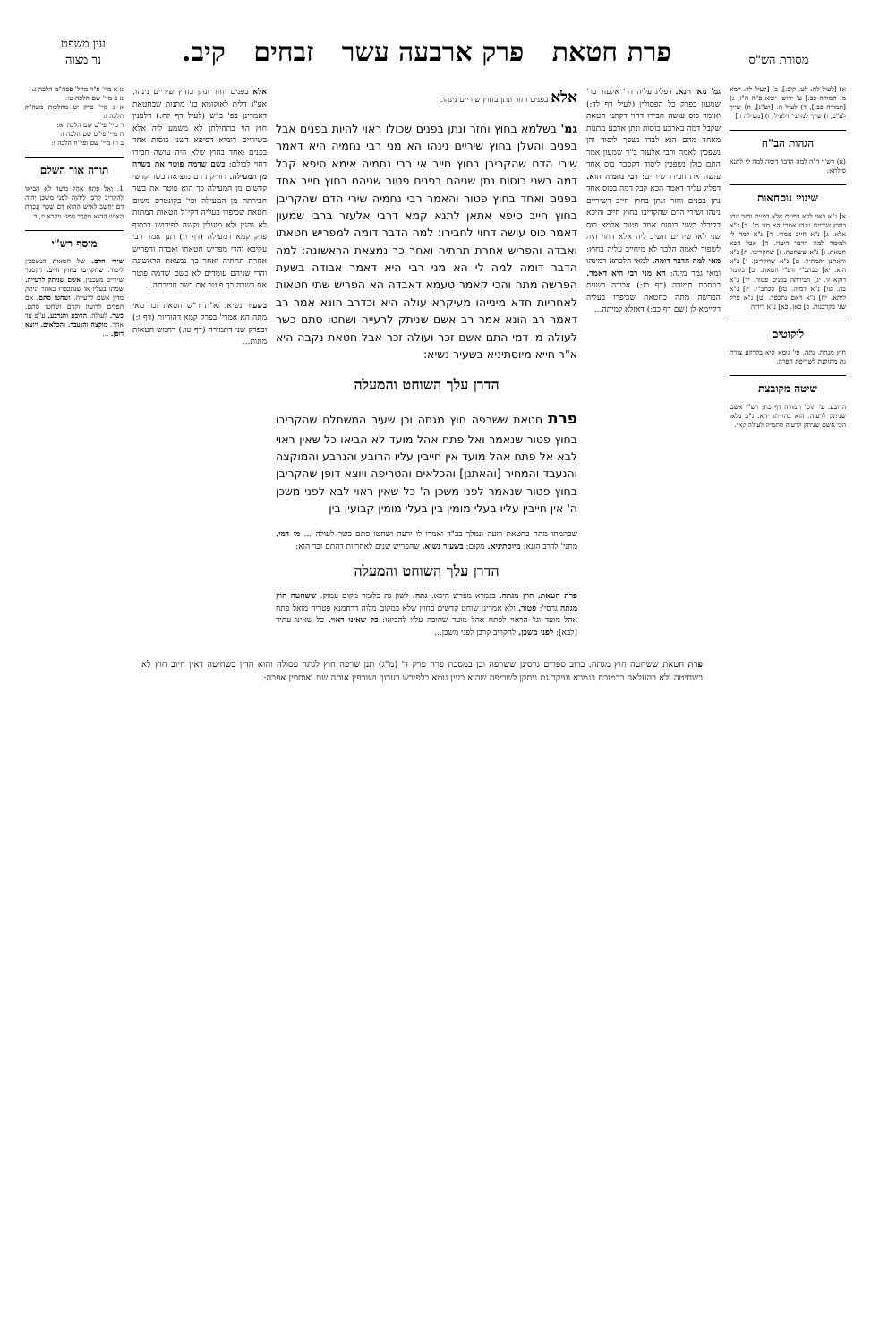מסורת הש"ס
פרת חטאת פרק ארבעה עשר זבחים קיב.
עין משפט
נר מצוה
א) [לעיל לח: לט. קיב:], ב) [לעיל לד: יומא מ: תמורה כב:] ע' ירוש' יומא פ"ה ה"ז, ג) [תמורה כב:], ד) לעיל ה: [וש"נ], ה) שייך לע"ב, ו) שייך למתני' דלעיל, ז) [מעילה ז.]
הגהות הב"ח
(א) רש"י ד"ה למה הדבר דומה למה לי לתנא סילתא:
שינויי נוסחאות
א] נ"א ראוי לבא בפנים אלא בפנים וחזר ונתן בחוץ שיריים נינהו אמרי הא מני כו'. ב] נ"א אלא. ג] נ"א חייב אמרי. ד] נ"א למה לי למימר למה הדבר דומה. ה] אבל הכא חטאת. ו] נ"א ששחטה. ז] שהקריבו. ח] נ"א והאתנן והמחיר. ט] נ"א שהקריבן. י] נ"א הוא. יא] ככתב"י ודפ"י חטאת. יב] כלומר דוקא זו. יג] חבירתה בפנים פטור. יד] נ"א בה. טו] נ"א דמיה. טז] ככתב"י. יז] נ"א ליתא. יח] נ"א דאם נתכפר. יט] נ"א פרק שני בקרבנות. כ] כאן. כא] נ"א דידיה
ליקוטים
חוץ מגתה. גתה, פי' גומא היא בקרקע צורת גת מתוקנת לשריפת הפרה.
שיטה מקובצת
הרובע. ע' תוס' תמורה דף כח: רש"י אשם שניתק לרעיה. הוא בהוייתו יהא. נ"ב בלאו הכי אשם שניתק לרעיה סתמיה לעולה קאי.
גמ' מאן תנא. דפליג עליה דר' אלעזר בר' שמעון בפרק כל הפסולין (לעיל דף לד:) ואומר כוס עושה חבירו דחוי דקתני חטאת שקבל דמה בארבע כוסות ונתן ארבע מתנות מאחד מהם הוא לבדו נשפך ליסוד והן נשפכין לאמה ורבי אלעזר ב"ר שמעון אמר התם כולן נשפכין ליסוד דקסבר כוס אחד עושה את חבירו שיריים: רבי נחמיה הוא. דפליג עליה דאמר הכא קבל דמה בכוס אחד נתן בפנים וחזר ונתן בחוץ חייב דשיריים נינהו ושירי הדם שהקריבו בחוץ חייב והיכא דקיבלו בשני כוסות אמר פטור אלמא כוס שני לאו שיריים חשיב ליה אלא דחוי היה לשפוך לאמה הלכך לא מיחייב עליה בחוץ: מאי למה הדבר דומה. למאי הלכתא דמינהו ומאי גמר מינה: הא מני רבי היא דאמר. במסכת תמורה (דף כג:) אבודה בשעת הפרשה מתה כחטאת שכיפרו בעליה דקיימא לן (שם דף כב:) דאזלא למיתה...
אלא בפנים וחזר ונתן בחוץ שיריים נינהו.
גמ' בשלמא בחוץ וחזר ונתן בפנים שכולו ראוי להיות בפנים אבל בפנים והעלן בחוץ שיריים נינהו הא מני רבי נחמיה היא דאמר שירי הדם שהקריבן בחוץ חייב אי רבי נחמיה אימא סיפא קבל דמה בשני כוסות נתן שניהם בפנים פטור שניהם בחוץ חייב אחד בפנים ואחד בחוץ פטור והאמר רבי נחמיה שירי הדם שהקריבן בחוץ חייב סיפא אתאן לתנא קמא דרבי אלעזר ברבי שמעון דאמר כוס עושה דחוי לחבירו: למה הדבר דומה למפריש חטאתו ואבדה והפריש אחרת תחתיה ואחר כך נמצאת הראשונה: למה הדבר דומה למה לי הא מני רבי היא דאמר אבודה בשעת הפרשה מתה והכי קאמר טעמא דאבדה הא הפריש שתי חטאות לאחריות חדא מינייהו מעיקרא עולה היא וכדרב הונא אמר רב דאמר רב הונא אמר רב אשם שניתק לרעייה ושחטו סתם כשר לעולה מי דמי התם אשם זכר ועולה זכר אבל חטאת נקבה היא א"ר חייא מיוסתיניא בשעיר נשיא:
הדרן עלך השוחט והמעלה
פרת חטאת ששרפה חוץ מגתה וכן שעיר המשתלח שהקריבו בחוץ פטור שנאמר ואל פתח אהל מועד לא הביאו כל שאין ראוי לבא אל פתח אהל מועד אין חייבין עליו הרובע והנרבע והמוקצה והנעבד והמחיר [והאתנן] והכלאים והטריפה ויוצא דופן שהקריבן בחוץ פטור שנאמר לפני משכן ה' כל שאין ראוי לבא לפני משכן ה' אין חייבין עליו בעלי מומין בין בעלי מומין קבועין בין
שבהמתו מתה בחטאת רועה ונמלך בב"ד ואמרו לו ירעה ושחטו סתם כשר לעולה ... מי דמי. מתני' לדרב הונא: מיוסתיניא. מקום: בשעיר נשיא. שהפריש שנים לאחריות דהתם זכר הוא:
הדרן עלך השוחט והמעלה
פרת חטאת. חוץ מגתה. בגמרא מפרש היכא: גתה. לשון גת כלומר מקום עמוק: ששחטה חוץ מגתה גרסי': פטור. ולא אמרינן שוחט קדשים בחוץ שלא במקום מלוה דרחמנא פטריה מואל פתח אהל מועד וגו' הראוי לפתח אהל מועד שחובה עליו להביאו: כל שאינו ראוי. כל שאינו עתיד [לבא]: לפני משכן. להקריב קרבן לפני משכן...
אלא בפנים וחזר ונתן בחוץ שיריים נינהו. אע"ג דלית לאוקומא בג' מתנות שבחטאת דאמרינן בפ' ב"ש (לעיל דף לח:) דלענין חוץ הוי כתחילתן לא משמע ליה אלא בשיריים דומיא דסיפא דשני כוסות אחד בפנים ואחד בחוץ שלא היה עושה חבירו דחוי לכולם: כשם שדמה פוטר את בשרה מן המעילה. דזריקת דם מוציאה בשר קדשי קדשים מן המעילה כך הוא פוטר את בשר חבירתה מן המעילה ופי' בקונטרס משום חטאת שכיפרו בעליה דקי"ל חטאות המתות לא נהנין ולא מועלין וקשה לפירושו דבסוף פרק קמא דמעילה (דף ו:) תנן אמר רבי עקיבא והרי מפריש חטאתו ואבדה והפריש אחרת תחתיה ואחר כך נמצאת הראשונה והרי שניהם עומדים לא כשם שדמה פוטר את בשרה כך פוטר את בשר חבירתה...
בשעיר נשיא. וא"ת ר"ש חטאת זכר מאי מתה הא אמרי' בפרק קמא דהוריות (דף ו:) ובפרק שני דתמורה (דף טו:) דחמש חטאות מתות...
נו א מיי' פ"ד מהל' פסה"מ הלכה ג:
נז ב מיי' שם הלכה טו:
א ג מיי' פרק יט מהלכות מעה"ק הלכה ז:
ד מיי' פי"ט שם הלכה יא:
ה מיי' פי"ט שם הלכה ז:
ב ו ז מיי' שם ופי"ח הלכה ו:
תורה אור השלם
1. וְאֶל פֶּתַח אֹהֶל מוֹעֵד לֹא הֱבִיאוֹ לְהַקְרִיב קָרְבָּן לַיהוָה לִפְנֵי מִשְׁכַּן יְהוָה דָּם יֵחָשֵׁב לָאִישׁ הַהוּא דָּם שָׁפָךְ וְנִכְרַת הָאִישׁ הַהוּא מִקֶּרֶב עַמּוֹ: ויקרא יז, ד
מוסף רש"י
שירי הדם. של חטאות הנשפכין ליסוד. שהקריבו בחוץ חייב. דקסבר שיריים מעכבין. אשם שניתק לרעייה. שמתו בעליו או שנתכפרו באחר וניתק מדין אשם לרעייה. ושחטו סתם. אם הפלים לרועה וקדם ושחטו סתם. כשר. לעולה. הרובע והנרבע. ע"פ עד אחד. מוקצה והנעבד. והכלאים. ויוצא דופן. ...
פרת חטאת ששחטה חוץ מגתה. ברוב ספרים גרסינן ששרפה וכן במסכת פרה פרק ד' (מ"ג) תנן שרפה חוץ לגתה פסולה והוא הדין בשחיטה דאין חיוב חוץ לא בשחיטה ולא בהעלאה כדמוכח בגמרא ועיקר גת ניתקן לשריפה שהוא כעין גומא כלפירש בערוך ושורפין אותה שם ואוספין אפרה: